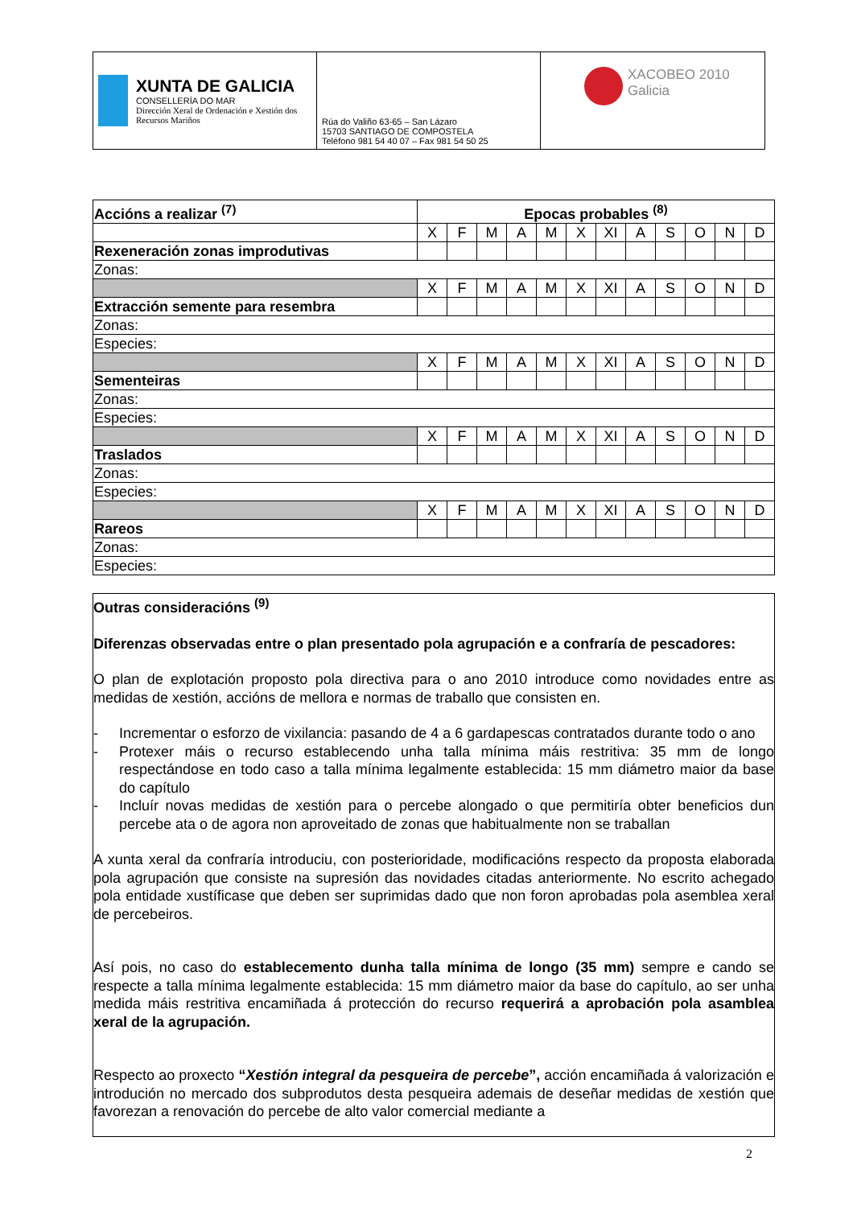| XUNTA DE GALICIA CONSELLERÍA DO MAR Dirección Xeral de Ordenación e Xestión dos Recursos Mariños | Rúa do Valiño 63-65 – San Lázaro 15703 SANTIAGO DE COMPOSTELA Teléfono 981 54 40 07 – Fax 981 54 50 25 | XACOBEO 2010 Galicia |
| Accións a realizar <sup>(7)</sup> | Epocas probables <sup>(8)</sup> | | | | | | | | | | | |
| | X | F | M | A | M | X | XI | A | S | O | N | D |
| Rexeneración zonas improdutivas | | | | | | | | | | | | |
| Zonas: | | | | | | | | | | | | |
| | X | F | M | A | M | X | XI | A | S | O | N | D |
| Extracción semente para resembra | | | | | | | | | | | | |
| Zonas: | | | | | | | | | | | | |
| Especies: | | | | | | | | | | | | |
| | X | F | M | A | M | X | XI | A | S | O | N | D |
| Sementeiras | | | | | | | | | | | | |
| Zonas: | | | | | | | | | | | | |
| Especies: | | | | | | | | | | | | |
| | X | F | M | A | M | X | XI | A | S | O | N | D |
| Traslados | | | | | | | | | | | | |
| Zonas: | | | | | | | | | | | | |
| Especies: | | | | | | | | | | | | |
| | X | F | M | A | M | X | XI | A | S | O | N | D |
| Rareos | | | | | | | | | | | | |
| Zonas: | | | | | | | | | | | | |
| Especies: | | | | | | | | | | | | |
Outras consideracións <sup>(9)</sup>
Diferenzas observadas entre o plan presentado pola agrupación e a confraría de pescadores:
O plan de explotación proposto pola directiva para o ano 2010 introduce como novidades entre as medidas de xestión, accións de mellora e normas de traballo que consisten en.
- Incrementar o esforzo de vixilancia: pasando de 4 a 6 gardapescas contratados durante todo o ano
- Protexer máis o recurso establecendo unha talla mínima máis restritiva: 35 mm de longo respectándose en todo caso a talla mínima legalmente establecida: 15 mm diámetro maior da base do capítulo
- Incluír novas medidas de xestión para o percebe alongado o que permitiría obter beneficios dun percebe ata o de agora non aproveitado de zonas que habitualmente non se traballan
A xunta xeral da confraría introduciu, con posterioridade, modificacións respecto da proposta elaborada pola agrupación que consiste na supresión das novidades citadas anteriormente. No escrito achegado pola entidade xustíficase que deben ser suprimidas dado que non foron aprobadas pola asemblea xeral de percebeiros.
Así pois, no caso do establecemento dunha talla mínima de longo (35 mm) sempre e cando se respecte a talla mínima legalmente establecida: 15 mm diámetro maior da base do capítulo, ao ser unha medida máis restritiva encamiñada á protección do recurso requerirá a aprobación pola asamblea xeral de la agrupación.
Respecto ao proxecto “Xestión integral da pesqueira de percebe”, acción encamiñada á valorización e introdución no mercado dos subprodutos desta pesqueira ademais de deseñar medidas de xestión que favorezan a renovación do percebe de alto valor comercial mediante a
2